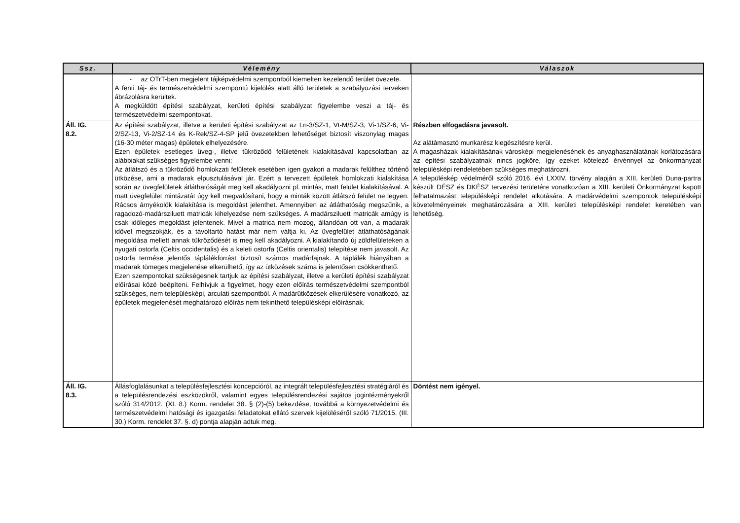| Ssz. | Vélemény | Válaszok |
| --- | --- | --- |
| | - az OTrT-ben megjelent tájképvédelmi szempontból kiemelten kezelendő terület övezete. A fenti táj- és természetvédelmi szempontú kijelölés alatt álló területek a szabályozási terveken ábrázolásra kerültek. A megküldött építési szabályzat, kerületi építési szabályzat figyelembe veszi a táj- és természetvédelmi szempontokat. | |
| Áll. IG. 8.2. | Az építési szabályzat, illetve a kerületi építési szabályzat az Ln-3/SZ-1, Vt-M/SZ-3, Vi-1/SZ-6, Vi-2/SZ-13, Vi-2/SZ-14 és K-Rek/SZ-4-SP jelű övezetekben lehetőséget biztosít viszonylag magas (16-30 méter magas) épületek elhelyezésére. Ezen épületek esetleges üveg-, illetve tükröződő felületének kialakításával kapcsolatban az alábbiakat szükséges figyelembe venni: Az átlátszó és a tükröződő homlokzati felületek esetében igen gyakori a madarak felülthez történő ütközése, ami a madarak elpusztulásával jár. Ezért a tervezett épületek homlokzati kialakítása során az üvegfelületek átláthatóságát meg kell akadályozni pl. mintás, matt felület kialakításával. A matt üvegfelület mintázatát úgy kell megvalósítani, hogy a minták között átlátszó felület ne legyen. Rácsos árnyékolók kialakítása is megoldást jelenthet. Amennyiben az átláthatóság megszűnik, a ragadozó-madársziluett matricák kihelyezése nem szükséges. A madársziluett matricák amúgy is csak időleges megoldást jelentenek. Mivel a matrica nem mozog, állandóan ott van, a madarak idővel megszokják, és a távoltartó hatást már nem váltja ki. Az üvegfelület átláthatóságának megoldása mellett annak tükröződését is meg kell akadályozni. A kialakítandó új zöldfelületeken a nyugati ostorfa (Celtis occidentalis) és a keleti ostorfa (Celtis orientalis) telepítése nem javasolt. Az ostorfa termése jelentős táplálékforrást biztosít számos madárfajnak. A táplálék hiányában a madarak tömeges megjelenése elkerülhető, így az ütközések száma is jelentősen csökkenthető. Ezen szempontokat szükségesnek tartjuk az építési szabályzat, illetve a kerületi építési szabályzat előírásai közé beépíteni. Felhívjuk a figyelmet, hogy ezen előírás természetvédelmi szempontból szükséges, nem településképi, arculati szempontból. A madárütközések elkerülésére vonatkozó, az épületek megjelenését meghatározó előírás nem tekinthető településképi előírásnak. | Részben elfogadásra javasolt. Az alátámasztó munkarész kiegészítésre kerül. A magasházak kialakításának városképi megjelenésének és anyaghasználatának korlátozására az építési szabályzatnak nincs jogköre, így ezeket kötelező érvénnyel az önkormányzat településképi rendeletében szükséges meghatározni. A településkép védelméről szóló 2016. évi LXXIV. törvény alapján a XIII. kerületi Duna-partra készült DÉSZ és DKÉSZ tervezési területére vonatkozóan a XIII. kerületi Önkormányzat kapott felhatalmazást településképi rendelet alkotására. A madárvédelmi szempontok településképi követelményeinek meghatározására a XIII. kerületi településképi rendelet keretében van lehetőség. |
| Áll. IG. 8.3. | Állásfoglalásunkat a településfejlesztési koncepcióról, az integrált településfejlesztési stratégiáról és a településrendezési eszközökről, valamint egyes településrendezési sajátos jogintézményekről szóló 314/2012. (XI. 8.) Korm. rendelet 38. § (2)-(5) bekezdése, továbbá a környezetvédelmi és természetvédelmi hatósági és igazgatási feladatokat ellátó szervek kijelöléséről szóló 71/2015. (III. 30.) Korm. rendelet 37. §. d) pontja alapján adtuk meg. | Döntést nem igényel. |